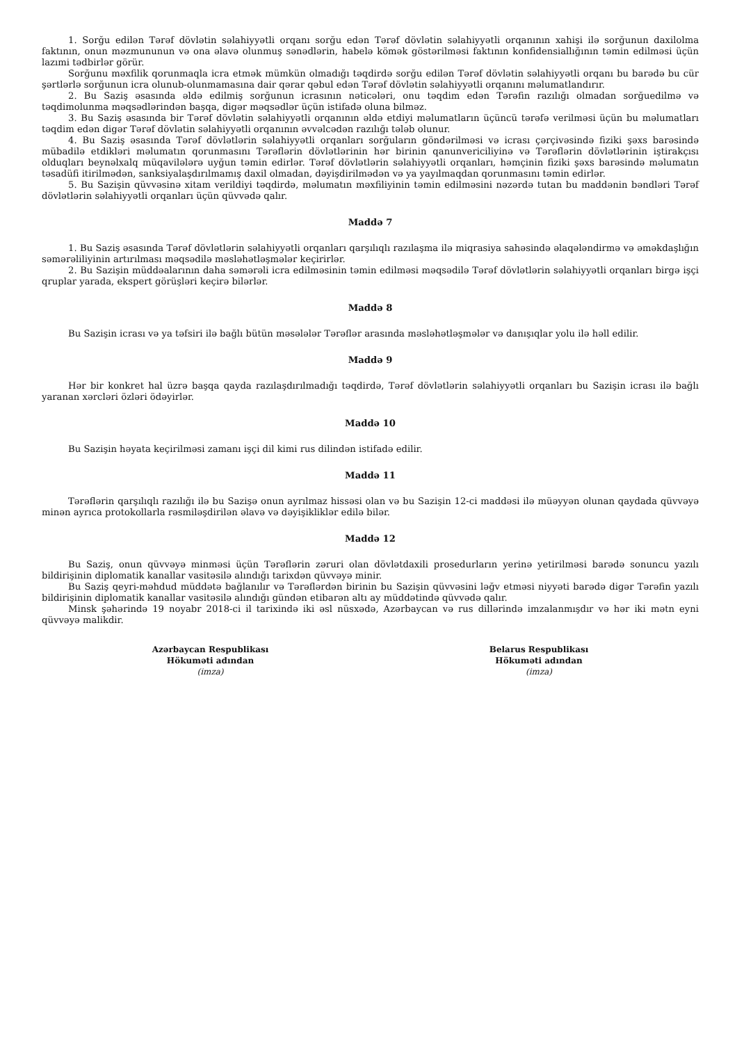1. Sorğu edilən Tərəf dövlətin səlahiyyətli orqanı sorğu edən Tərəf dövlətin səlahiyyətli orqanının xahişi ilə sorğunun daxilolma faktının, onun məzmununun və ona əlavə olunmuş sənədlərin, habelə kömək göstərilməsi faktının konfidensiallığının təmin edilməsi üçün lazımi tədbirlər görür.
Sorğunu məxfilik qorunmaqla icra etmək mümkün olmadığı təqdirdə sorğu edilən Tərəf dövlətin səlahiyyətli orqanı bu barədə bu cür şərtlərlə sorğunun icra olunub-olunmamasına dair qərar qəbul edən Tərəf dövlətin səlahiyyətli orqanını məlumatlandırır.
2. Bu Saziş əsasında əldə edilmiş sorğunun icrasının nəticələri, onu təqdim edən Tərəfin razılığı olmadan sorğuedilmə və təqdimolunma məqsədlərindən başqa, digər məqsədlər üçün istifadə oluna bilməz.
3. Bu Saziş əsasında bir Tərəf dövlətin səlahiyyətli orqanının əldə etdiyi məlumatların üçüncü tərəfə verilməsi üçün bu məlumatları təqdim edən digər Tərəf dövlətin səlahiyyətli orqanının əvvəlcədən razılığı tələb olunur.
4. Bu Saziş əsasında Tərəf dövlətlərin səlahiyyətli orqanları sorğuların göndərilməsi və icrası çərçivəsində fiziki şəxs barəsində mübadilə etdikləri məlumatın qorunmasını Tərəflərin dövlətlərinin hər birinin qanunvericiliyinə və Tərəflərin dövlətlərinin iştirakçısı olduqları beynəlxalq müqavilələrə uyğun təmin edirlər. Tərəf dövlətlərin səlahiyyətli orqanları, həmçinin fiziki şəxs barəsində məlumatın təsadüfi itirilmədən, sanksiyalaşdırılmamış daxil olmadan, dəyişdirilmədən və ya yayılmaqdan qorunmasını təmin edirlər.
5. Bu Sazişin qüvvəsinə xitam verildiyi təqdirdə, məlumatın məxfiliyinin təmin edilməsini nəzərdə tutan bu maddənin bəndləri Tərəf dövlətlərin səlahiyyətli orqanları üçün qüvvədə qalır.
Maddə 7
1. Bu Saziş əsasında Tərəf dövlətlərin səlahiyyətli orqanları qarşılıqlı razılaşma ilə miqrasiya sahəsində əlaqələndirmə və əməkdaşlığın səmərəliliyinin artırılması məqsədilə məsləhətləşmələr keçirirlər.
2. Bu Sazişin müddəalarının daha səmərəli icra edilməsinin təmin edilməsi məqsədilə Tərəf dövlətlərin səlahiyyətli orqanları birgə işçi qruplar yarada, ekspert görüşləri keçirə bilərlər.
Maddə 8
Bu Sazişin icrası və ya təfsiri ilə bağlı bütün məsələlər Tərəflər arasında məsləhətləşmələr və danışıqlar yolu ilə həll edilir.
Maddə 9
Hər bir konkret hal üzrə başqa qayda razılaşdırılmadığı təqdirdə, Tərəf dövlətlərin səlahiyyətli orqanları bu Sazişin icrası ilə bağlı yaranan xərcləri özləri ödəyirlər.
Maddə 10
Bu Sazişin həyata keçirilməsi zamanı işçi dil kimi rus dilindən istifadə edilir.
Maddə 11
Tərəflərin qarşılıqlı razılığı ilə bu Sazişə onun ayrılmaz hissəsi olan və bu Sazişin 12-ci maddəsi ilə müəyyən olunan qaydada qüvvəyə minən ayrıca protokollarla rəsmiləşdirilən əlavə və dəyişikliklər edilə bilər.
Maddə 12
Bu Saziş, onun qüvvəyə minməsi üçün Tərəflərin zəruri olan dövlətdaxili prosedurların yerinə yetirilməsi barədə sonuncu yazılı bildirişinin diplomatik kanallar vasitəsilə alındığı tarixdən qüvvəyə minir.
Bu Saziş qeyri-məhdud müddətə bağlanılır və Tərəflərdən birinin bu Sazişin qüvvəsini ləğv etməsi niyyəti barədə digər Tərəfin yazılı bildirişinin diplomatik kanallar vasitəsilə alındığı gündən etibarən altı ay müddətində qüvvədə qalır.
Minsk şəhərində 19 noyabr 2018-ci il tarixində iki əsl nüsxədə, Azərbaycan və rus dillərində imzalanmışdır və hər iki mətn eyni qüvvəyə malikdir.
Azərbaycan Respublikası
Hökuməti adından
(imza)
Belarus Respublikası
Hökuməti adından
(imza)